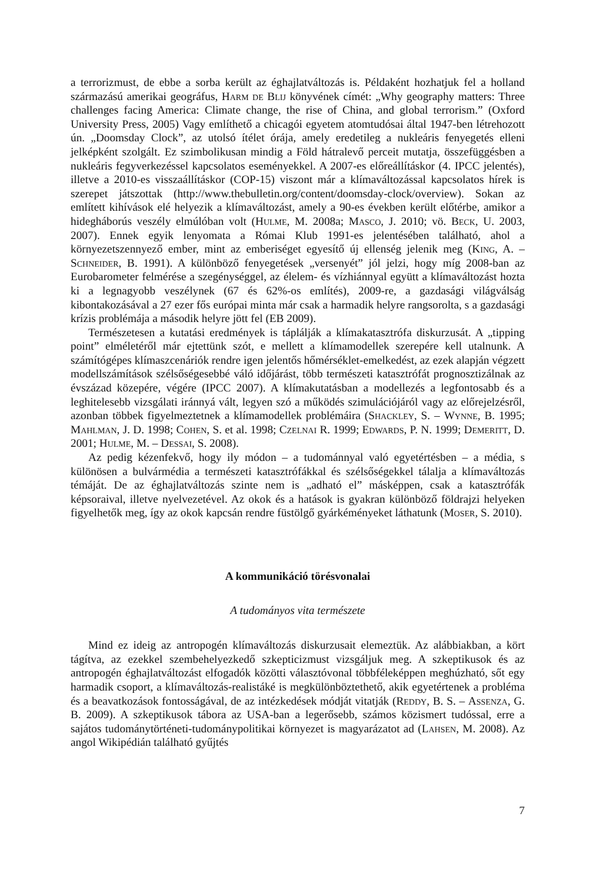a terrorizmust, de ebbe a sorba került az éghajlatváltozás is. Példaként hozhatjuk fel a holland származású amerikai geográfus, Harm de Blij könyvének címét: „Why geography matters: Three challenges facing America: Climate change, the rise of China, and global terrorism.” (Oxford University Press, 2005) Vagy említhető a chicagói egyetem atomtudósai által 1947-ben létrehozott ún. „Doomsday Clock”, az utolsó ítélet órája, amely eredetileg a nukleáris fenyegetés elleni jelképként szolgált. Ez szimbolikusan mindig a Föld hátralevő perceit mutatja, összefüggésben a nukleáris fegyverkezéssel kapcsolatos eseményekkel. A 2007-es előreállításkor (4. IPCC jelentés), illetve a 2010-es visszaállításkor (COP-15) viszont már a klímaváltozással kapcsolatos hírek is szerepet játszottak (http://www.thebulletin.org/content/doomsday-clock/overview). Sokan az említett kihívások elé helyezik a klímaváltozást, amely a 90-es években került előtérbe, amikor a hidegháborús veszély elmúlóban volt (Hulme, M. 2008a; Masco, J. 2010; vö. Beck, U. 2003, 2007). Ennek egyik lenyomata a Római Klub 1991-es jelentésében található, ahol a környezetszennyező ember, mint az emberiséget egyesítő új ellenség jelenik meg (King, A. – Schneider, B. 1991). A különböző fenyegetések „versenyét” jól jelzi, hogy míg 2008-ban az Eurobarometer felmérése a szegénységgel, az élelem- és vízhiánnyal együtt a klímaváltozást hozta ki a legnagyobb veszélynek (67 és 62%-os említés), 2009-re, a gazdasági világválság kibontakozásával a 27 ezer fős európai minta már csak a harmadik helyre rangsorolta, s a gazdasági krízis problémája a második helyre jött fel (EB 2009).
Természetesen a kutatási eredmények is táplálják a klímakatasztrófa diskurzusát. A „tipping point” elméletéről már ejtettünk szót, e mellett a klímamodellek szerepére kell utalnunk. A számítógépes klímaszcenáriók rendre igen jelentős hőmérséklet-emelkedést, az ezek alapján végzett modellszámítások szélsőségesebbé váló időjárást, több természeti katasztrófát prognosztizálnak az évszázad közepére, végére (IPCC 2007). A klímakutatásban a modellezés a legfontosabb és a leghitelesebb vizsgálati iránnyá vált, legyen szó a működés szimulációjáról vagy az előrejelzésről, azonban többek figyelmeztetnek a klímamodellek problémáira (Shackley, S. – Wynne, B. 1995; Mahlman, J. D. 1998; Cohen, S. et al. 1998; Czelnai R. 1999; Edwards, P. N. 1999; Demeritt, D. 2001; Hulme, M. – Dessai, S. 2008).
Az pedig kézenfekvő, hogy ily módon – a tudománnyal való egyetértésben – a média, s különösen a bulvármédia a természeti katasztrófákkal és szélsőségekkel tálalja a klímaváltozás témáját. De az éghajlatváltozás szinte nem is „adható el” másképpen, csak a katasztrófák képsoraival, illetve nyelvezetével. Az okok és a hatások is gyakran különböző földrajzi helyeken figyelhetők meg, így az okok kapcsán rendre füstölgő gyárkéményeket láthatunk (Moser, S. 2010).
A kommunikáció törésvonalai
A tudományos vita természete
Mind ez ideig az antropogén klímaváltozás diskurzusait elemeztük. Az alábbiakban, a kört tágítva, az ezekkel szembehelyezkedő szkepticizmust vizsgáljuk meg. A szkeptikusok és az antropogén éghajlatváltozást elfogadók közötti választóvonal többféleképpen meghúzható, sőt egy harmadik csoport, a klímaváltozás-realistáké is megkülönböztethető, akik egyetértenek a probléma és a beavatkozások fontosságával, de az intézkedések módját vitatják (Reddy, B. S. – Assenza, G. B. 2009). A szkeptikusok tábora az USA-ban a legerősebb, számos közismert tudóssal, erre a sajátos tudománytörténeti-tudománypolitikai környezet is magyarázatot ad (Lahsen, M. 2008). Az angol Wikipédián található gyűjtés
7